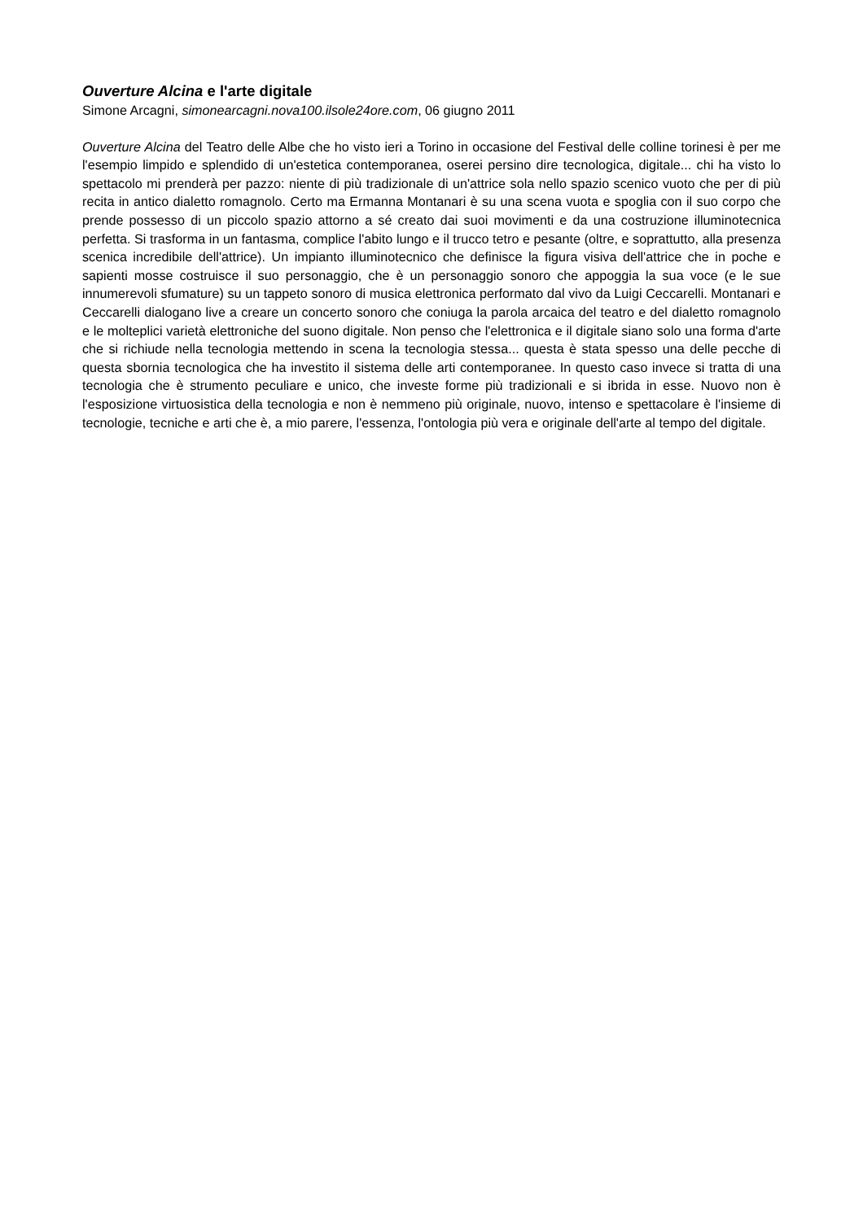Ouverture Alcina e l'arte digitale
Simone Arcagni, simonearcagni.nova100.ilsole24ore.com, 06 giugno 2011
Ouverture Alcina del Teatro delle Albe che ho visto ieri a Torino in occasione del Festival delle colline torinesi è per me l'esempio limpido e splendido di un'estetica contemporanea, oserei persino dire tecnologica, digitale... chi ha visto lo spettacolo mi prenderà per pazzo: niente di più tradizionale di un'attrice sola nello spazio scenico vuoto che per di più recita in antico dialetto romagnolo. Certo ma Ermanna Montanari è su una scena vuota e spoglia con il suo corpo che prende possesso di un piccolo spazio attorno a sé creato dai suoi movimenti e da una costruzione illuminotecnica perfetta. Si trasforma in un fantasma, complice l'abito lungo e il trucco tetro e pesante (oltre, e soprattutto, alla presenza scenica incredibile dell'attrice). Un impianto illuminotecnico che definisce la figura visiva dell'attrice che in poche e sapienti mosse costruisce il suo personaggio, che è un personaggio sonoro che appoggia la sua voce (e le sue innumerevoli sfumature) su un tappeto sonoro di musica elettronica performato dal vivo da Luigi Ceccarelli. Montanari e Ceccarelli dialogano live a creare un concerto sonoro che coniuga la parola arcaica del teatro e del dialetto romagnolo e le molteplici varietà elettroniche del suono digitale. Non penso che l'elettronica e il digitale siano solo una forma d'arte che si richiude nella tecnologia mettendo in scena la tecnologia stessa... questa è stata spesso una delle pecche di questa sbornia tecnologica che ha investito il sistema delle arti contemporanee. In questo caso invece si tratta di una tecnologia che è strumento peculiare e unico, che investe forme più tradizionali e si ibrida in esse. Nuovo non è l'esposizione virtuosistica della tecnologia e non è nemmeno più originale, nuovo, intenso e spettacolare è l'insieme di tecnologie, tecniche e arti che è, a mio parere, l'essenza, l'ontologia più vera e originale dell'arte al tempo del digitale.